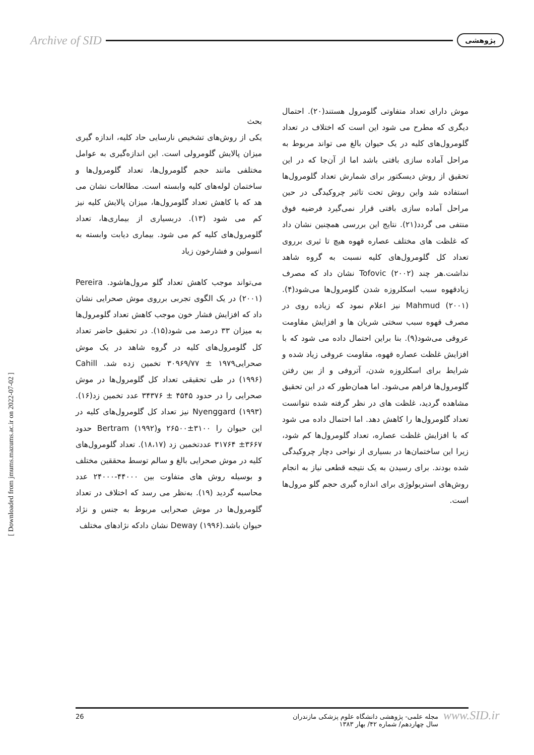Archive of SID پژوهشی
بحث
یکی از روش‌های تشخیص نارسایی حاد کلیه، اندازه گیری میزان پالایش گلومرولی است. این اندازه‌گیری به عوامل مختلفی مانند حجم گلومرول‌ها، تعداد گلومرول‌ها و ساختمان لوله‌های کلیه وابسته است. مطالعات نشان می هد که با کاهش تعداد گلومرول‌ها، میزان پالایش کلیه نیز کم می شود (۱۳). دربسیاری از بیماری‌ها، تعداد گلومرول‌های کلیه کم می شود. بیماری دیابت وابسته به انسولین و فشارخون زیاد
می‌تواند موجب کاهش تعداد گلو مرول‌هاشود. Pereira (۲۰۰۱) در یک الگوی تجربی برروی موش صحرایی نشان داد که افزایش فشار خون موجب کاهش تعداد گلومرول‌ها به میزان ۳۳ درصد می شود(۱۵). در تحقیق حاضر تعداد کل گلومرول‌های کلیه در گروه شاهد در یک موش صحرایی۱۹۷۹ ± ۳۰۹۶۹/۷۷ تخمین زده شد. Cahill (۱۹۹۶) در طی تحقیقی تعداد کل گلومرول‌ها در موش صحرایی را در حدود ۴۵۴۵ ± ۳۴۳۷۶ عدد تخمین زد(۱۶). Nyenggard (۱۹۹۳) نیز تعداد کل گلومرول‌های کلیه در این حیوان را ۳۱۰۰±۲۶۵۰۰ وBertram (۱۹۹۲) حدود ۳۶۶۷± ۳۱۷۶۴ عددتخمین زد (۱۸،۱۷). تعداد گلومرول‌های کلیه در موش صحرایی بالغ و سالم توسط محققین مختلف و بوسیله روش های متفاوت بین ۴۴۰۰۰-۲۴۰۰۰ عدد محاسبه گردید (۱۹). به‌نظر می رسد که اختلاف در تعداد گلومرول‌ها در موش صحرایی مربوط به جنس و نژاد حیوان باشد.Deway (۱۹۹۶) نشان دادکه نژادهای مختلف
موش دارای تعداد متفاوتی گلومرول هستند(۲۰). احتمال دیگری که مطرح می شود این است که اختلاف در تعداد گلومرول‌های کلیه در یک حیوان بالغ می تواند مربوط به مراحل آماده سازی بافتی باشد اما از آن‌جا که در این تحقیق از روش دیسکتور برای شمارش تعداد گلومرول‌ها استفاده شد واین روش تحت تاثیر چروکیدگی در حین مراحل آماده سازی بافتی قرار نمی‌گیرد فرضیه فوق منتفی می گردد(۲۱). نتایج این بررسی همچنین نشان داد که غلظت های مختلف عصاره قهوه هیچ تا ثیری برروی تعداد کل گلومرول‌های کلیه نسبت به گروه شاهد نداشت.هر چند Tofovic (۲۰۰۲) نشان داد که مصرف زیادقهوه سبب اسکلروزه شدن گلومرول‌ها می‌شود(۴). Mahmud (۲۰۰۱) نیز اعلام نمود که زیاده روی در مصرف قهوه سبب سختی شریان ها و افزایش مقاومت عروقی می‌شود(۹). بنا براین احتمال داده می شود که با افزایش غلظت عصاره قهوه، مقاومت عروقی زیاد شده و شرایط برای اسکلروزه شدن، آتروفی و از بین رفتن گلومرول‌ها فراهم می‌شود. اما همان‌طور که در این تحقیق مشاهده گردید، غلظت های در نظر گرفته شده نتوانست تعداد گلومرول‌ها را کاهش دهد. اما احتمال داده می شود که با افزایش غلظت عصاره، تعداد گلومرول‌ها کم شود، زیرا این ساختمان‌ها در بسیاری از نواحی دچار چروکیدگی شده بودند. برای رسیدن به یک نتیجه قطعی نیاز به انجام روش‌های استریولوژی برای اندازه گیری حجم گلو مرول‌ها است.
[ Downloaded from jmums.mazums.ac.ir on 2022-07-02 ]
26 مجله علمی- پژوهشی دانشگاه علوم پزشکی مازندران
سال چهاردهم/ شماره ۴۲/ بهار ۱۳۸۳
www.SID.ir